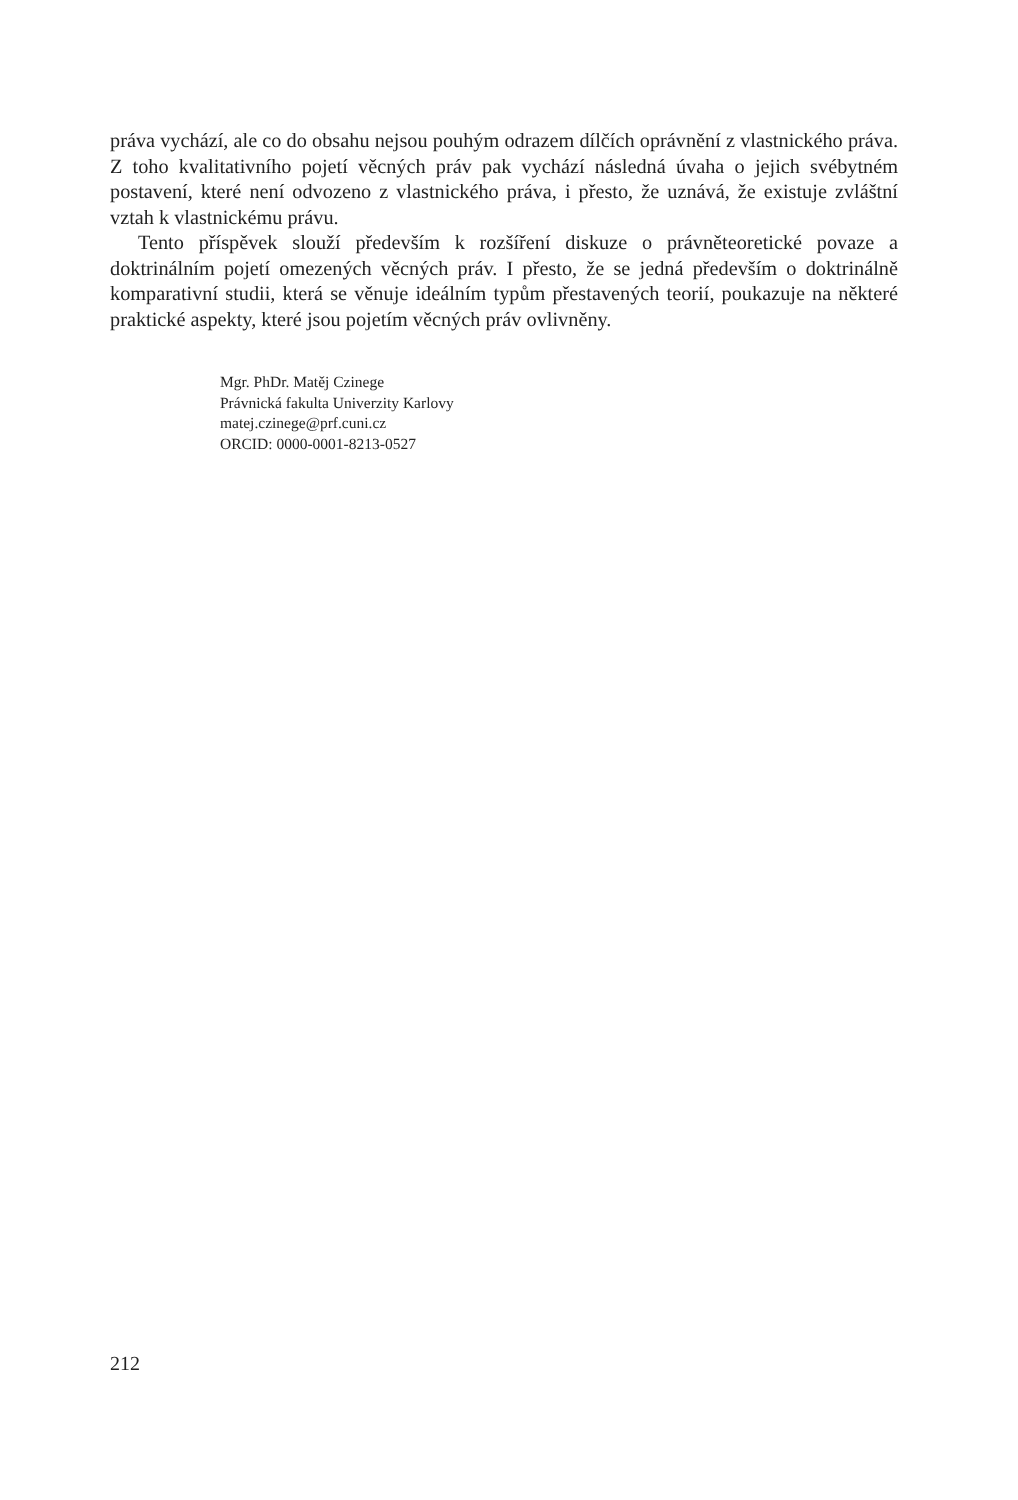práva vychází, ale co do obsahu nejsou pouhým odrazem dílčích oprávnění z vlastnického práva. Z toho kvalitativního pojetí věcných práv pak vychází následná úvaha o jejich svébytném postavení, které není odvozeno z vlastnického práva, i přesto, že uznává, že existuje zvláštní vztah k vlastnickému právu.
Tento příspěvek slouží především k rozšíření diskuze o právněteoretické povaze a doktrinálním pojetí omezených věcných práv. I přesto, že se jedná především o doktrinálně komparativní studii, která se věnuje ideálním typům přestavených teorií, poukazuje na některé praktické aspekty, které jsou pojetím věcných práv ovlivněny.
Mgr. PhDr. Matěj Czinege
Právnická fakulta Univerzity Karlovy
matej.czinege@prf.cuni.cz
ORCID: 0000-0001-8213-0527
212